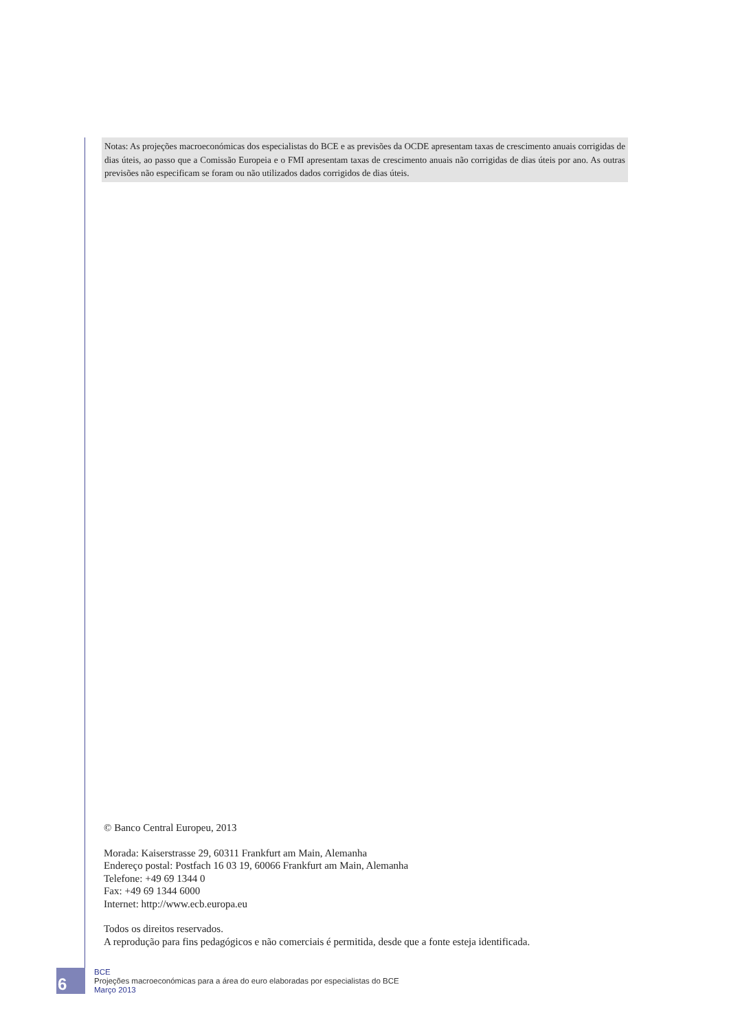Notas: As projeções macroeconómicas dos especialistas do BCE e as previsões da OCDE apresentam taxas de crescimento anuais corrigidas de dias úteis, ao passo que a Comissão Europeia e o FMI apresentam taxas de crescimento anuais não corrigidas de dias úteis por ano. As outras previsões não especificam se foram ou não utilizados dados corrigidos de dias úteis.
© Banco Central Europeu, 2013
Morada: Kaiserstrasse 29, 60311 Frankfurt am Main, Alemanha
Endereço postal: Postfach 16 03 19, 60066 Frankfurt am Main, Alemanha
Telefone: +49 69 1344 0
Fax: +49 69 1344 6000
Internet: http://www.ecb.europa.eu
Todos os direitos reservados.
A reprodução para fins pedagógicos e não comerciais é permitida, desde que a fonte esteja identificada.
6
BCE
Projeções macroeconómicas para a área do euro elaboradas por especialistas do BCE
Março 2013